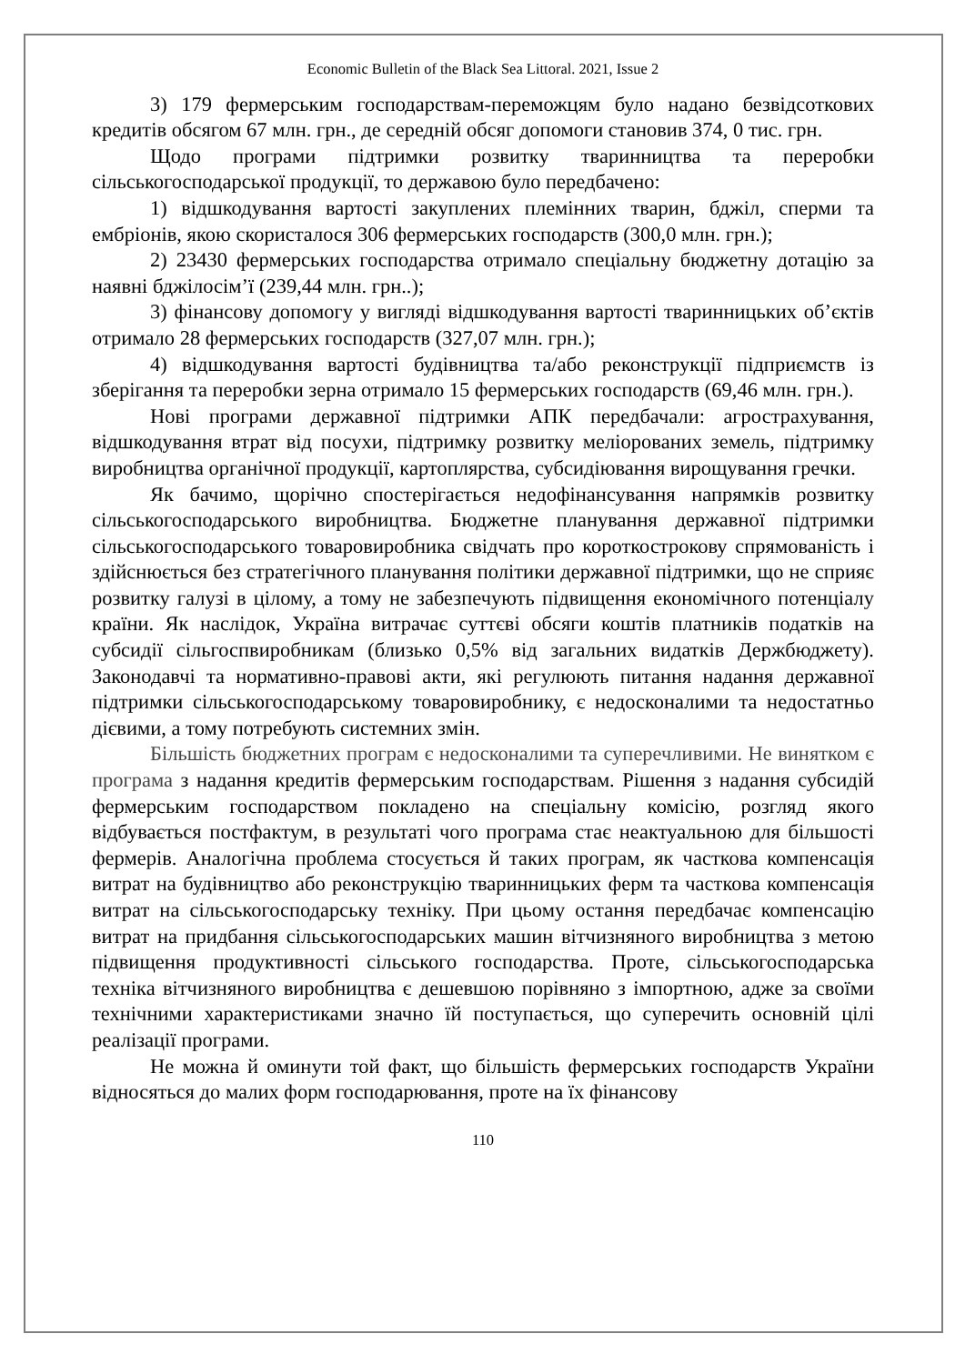Economic Bulletin of the Black Sea Littoral. 2021, Issue 2
3) 179 фермерським господарствам-переможцям було надано безвідсоткових кредитів обсягом 67 млн. грн., де середній обсяг допомоги становив 374, 0 тис. грн.
Щодо програми підтримки розвитку тваринництва та переробки сільськогосподарської продукції, то державою було передбачено:
1) відшкодування вартості закуплених племінних тварин, бджіл, сперми та ембріонів, якою скористалося 306 фермерських господарств (300,0 млн. грн.);
2) 23430 фермерських господарства отримало спеціальну бюджетну дотацію за наявні бджілосім’ї (239,44 млн. грн..);
3) фінансову допомогу у вигляді відшкодування вартості тваринницьких об’єктів отримало 28 фермерських господарств (327,07 млн. грн.);
4) відшкодування вартості будівництва та/або реконструкції підприємств із зберігання та переробки зерна отримало 15 фермерських господарств (69,46 млн. грн.).
Нові програми державної підтримки АПК передбачали: агрострахування, відшкодування втрат від посухи, підтримку розвитку меліорованих земель, підтримку виробництва органічної продукції, картоплярства, субсидіювання вирощування гречки.
Як бачимо, щорічно спостерігається недофінансування напрямків розвитку сільськогосподарського виробництва. Бюджетне планування державної підтримки сільськогосподарського товаровиробника свідчать про короткострокову спрямованість і здійснюється без стратегічного планування політики державної підтримки, що не сприяє розвитку галузі в цілому, а тому не забезпечують підвищення економічного потенціалу країни. Як наслідок, Україна витрачає суттєві обсяги коштів платників податків на субсидії сільгоспвиробникам (близько 0,5% від загальних видатків Держбюджету). Законодавчі та нормативно-правові акти, які регулюють питання надання державної підтримки сільськогосподарському товаровиробнику, є недосконалими та недостатньо дієвими, а тому потребують системних змін.
Більшість бюджетних програм є недосконалими та суперечливими. Не винятком є програма з надання кредитів фермерським господарствам. Рішення з надання субсидій фермерським господарством покладено на спеціальну комісію, розгляд якого відбувається постфактум, в результаті чого програма стає неактуальною для більшості фермерів. Аналогічна проблема стосується й таких програм, як часткова компенсація витрат на будівництво або реконструкцію тваринницьких ферм та часткова компенсація витрат на сільськогосподарську техніку. При цьому остання передбачає компенсацію витрат на придбання сільськогосподарських машин вітчизняного виробництва з метою підвищення продуктивності сільського господарства. Проте, сільськогосподарська техніка вітчизняного виробництва є дешевшою порівняно з імпортною, адже за своїми технічними характеристиками значно їй поступається, що суперечить основній цілі реалізації програми.
Не можна й оминути той факт, що більшість фермерських господарств України відносяться до малих форм господарювання, проте на їх фінансову
110